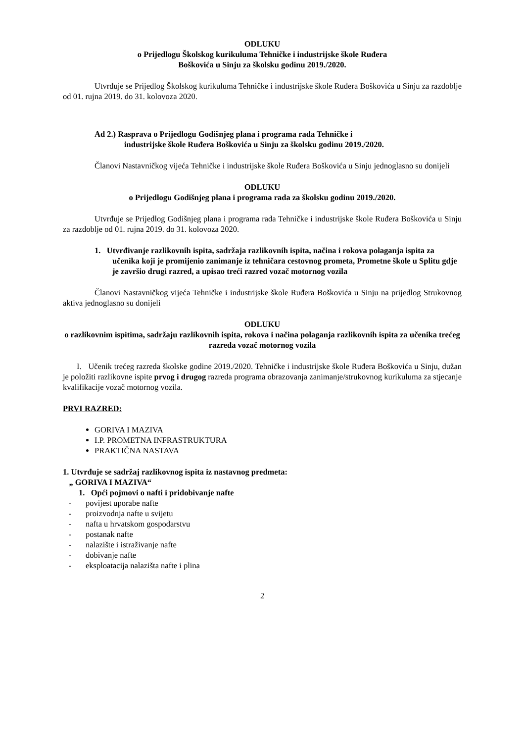ODLUKU
o Prijedlogu Školskog kurikuluma Tehničke i industrijske škole Ruđera
Boškovića u Sinju za školsku godinu 2019./2020.
Utvrđuje se Prijedlog Školskog kurikuluma Tehničke i industrijske škole Ruđera Boškovića u Sinju za razdoblje od 01. rujna 2019. do 31. kolovoza 2020.
Ad 2.) Rasprava o Prijedlogu Godišnjeg plana i programa rada Tehničke i
industrijske škole Ruđera Boškovića u Sinju za školsku godinu 2019./2020.
Članovi Nastavničkog vijeća Tehničke i industrijske škole Ruđera Boškovića u Sinju jednoglasno su donijeli
ODLUKU
o Prijedlogu Godišnjeg plana i programa rada za školsku godinu 2019./2020.
Utvrđuje se Prijedlog Godišnjeg plana i programa rada Tehničke i industrijske škole Ruđera Boškovića u Sinju za razdoblje od 01. rujna 2019. do 31. kolovoza 2020.
1. Utvrđivanje razlikovnih ispita, sadržaja razlikovnih ispita, načina i rokova polaganja ispita za učenika koji je promijenio zanimanje iz tehničara cestovnog prometa, Prometne škole u Splitu gdje je završio drugi razred, a upisao treći razred vozač motornog vozila
Članovi Nastavničkog vijeća Tehničke i industrijske škole Ruđera Boškovića u Sinju na prijedlog Strukovnog aktiva jednoglasno su donijeli
ODLUKU
o razlikovnim ispitima, sadržaju razlikovnih ispita, rokova i načina polaganja razlikovnih ispita za učenika trećeg razreda vozač motornog vozila
I. Učenik trećeg razreda školske godine 2019./2020. Tehničke i industrijske škole Ruđera Boškovića u Sinju, dužan je položiti razlikovne ispite prvog i drugog razreda programa obrazovanja zanimanje/strukovnog kurikuluma za stjecanje kvalifikacije vozač motornog vozila.
PRVI RAZRED:
GORIVA I MAZIVA
I.P. PROMETNA INFRASTRUKTURA
PRAKTIČNA NASTAVA
1. Utvrđuje se sadržaj razlikovnog ispita iz nastavnog predmeta:
„ GORIVA I MAZIVA“
1. Opći pojmovi o nafti i pridobivanje nafte
- povijest uporabe nafte
- proizvodnja nafte u svijetu
- nafta u hrvatskom gospodarstvu
- postanak nafte
- nalazište i istraživanje nafte
- dobivanje nafte
- eksploatacija nalazišta nafte i plina
2